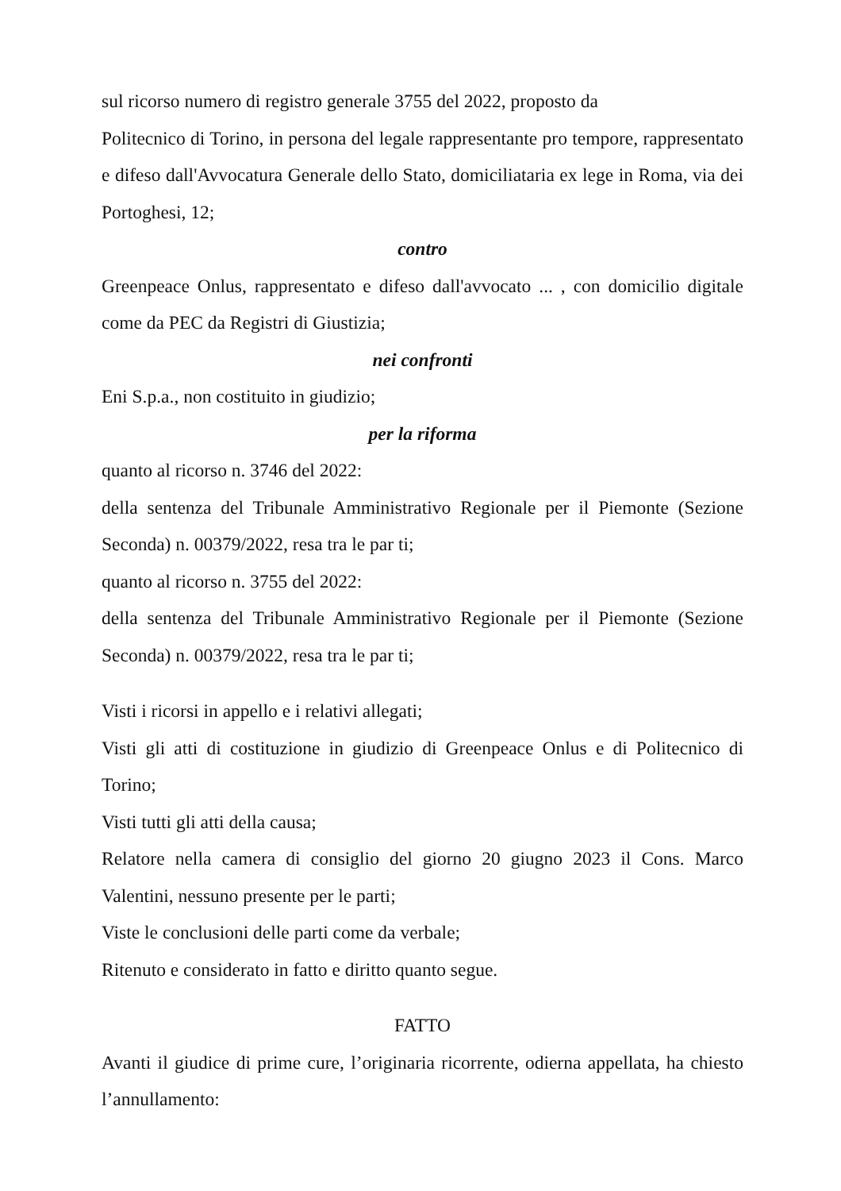sul ricorso numero di registro generale 3755 del 2022, proposto da
Politecnico di Torino, in persona del legale rappresentante pro tempore, rappresentato e difeso dall'Avvocatura Generale dello Stato, domiciliataria ex lege in Roma, via dei Portoghesi, 12;
contro
Greenpeace Onlus, rappresentato e difeso dall'avvocato ... , con domicilio digitale come da PEC da Registri di Giustizia;
nei confronti
Eni S.p.a., non costituito in giudizio;
per la riforma
quanto al ricorso n. 3746 del 2022:
della sentenza del Tribunale Amministrativo Regionale per il Piemonte (Sezione Seconda) n. 00379/2022, resa tra le par ti;
quanto al ricorso n. 3755 del 2022:
della sentenza del Tribunale Amministrativo Regionale per il Piemonte (Sezione Seconda) n. 00379/2022, resa tra le par ti;
Visti i ricorsi in appello e i relativi allegati;
Visti gli atti di costituzione in giudizio di Greenpeace Onlus e di Politecnico di Torino;
Visti tutti gli atti della causa;
Relatore nella camera di consiglio del giorno 20 giugno 2023 il Cons. Marco Valentini, nessuno presente per le parti;
Viste le conclusioni delle parti come da verbale;
Ritenuto e considerato in fatto e diritto quanto segue.
FATTO
Avanti il giudice di prime cure, l’originaria ricorrente, odierna appellata, ha chiesto l’annullamento: